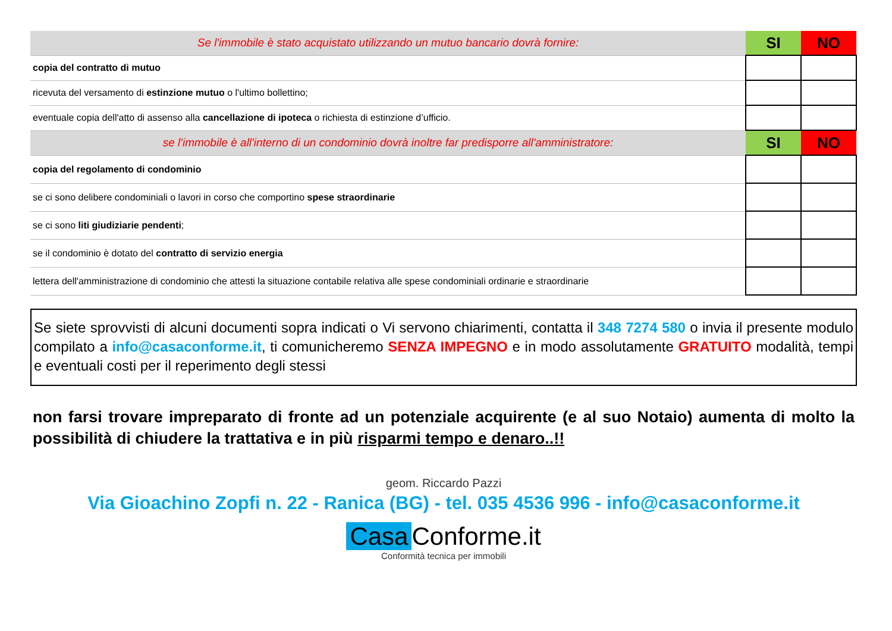| Se l'immobile è stato acquistato utilizzando un mutuo bancario dovrà fornire: | SI | NO |
| copia del contratto di mutuo | | |
| ricevuta del versamento di estinzione mutuo o l'ultimo bollettino; | | |
| eventuale copia dell'atto di assenso alla cancellazione di ipoteca o richiesta di estinzione d’ufficio. | | |
| se l'immobile è all'interno di un condominio dovrà inoltre far predisporre all'amministratore: | SI | NO |
| copia del regolamento di condominio | | |
| se ci sono delibere condominiali o lavori in corso che comportino spese straordinarie | | |
| se ci sono liti giudiziarie pendenti ; | | |
| se il condominio è dotato del contratto di servizio energia | | |
| lettera dell'amministrazione di condominio che attesti la situazione contabile relativa alle spese condominiali ordinarie e straordinarie | | |
Se siete sprovvisti di alcuni documenti sopra indicati o Vi servono chiarimenti, contatta il 348 7274 580 o invia il presente modulo compilato a info@casaconforme.it, ti comunicheremo SENZA IMPEGNO e in modo assolutamente GRATUITO modalità, tempi e eventuali costi per il reperimento degli stessi
non farsi trovare impreparato di fronte ad un potenziale acquirente (e al suo Notaio) aumenta di molto la possibilità di chiudere la trattativa e in più risparmi tempo e denaro..!!
geom. Riccardo Pazzi
Via Gioachino Zopfi n. 22 - Ranica (BG) - tel. 035 4536 996 - info@casaconforme.it
Casa Conforme.it
Conformità tecnica per immobili